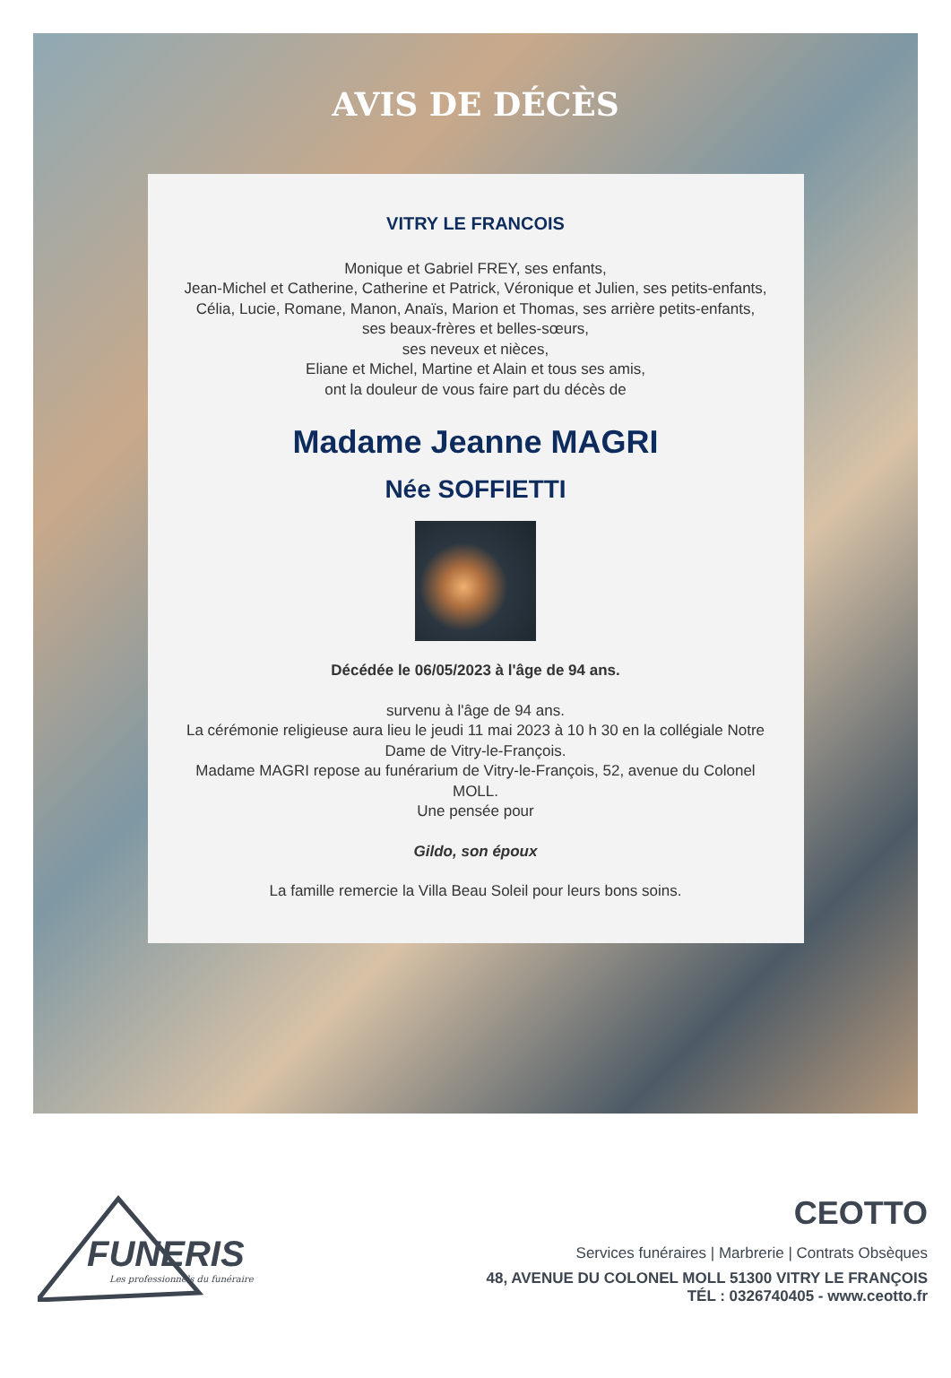AVIS DE DÉCÈS
VITRY LE FRANCOIS
Monique et Gabriel FREY, ses enfants,
Jean-Michel et Catherine, Catherine et Patrick, Véronique et Julien, ses petits-enfants,
Célia, Lucie, Romane, Manon, Anaïs, Marion et Thomas, ses arrière petits-enfants,
ses beaux-frères et belles-sœurs,
ses neveux et nièces,
Eliane et Michel, Martine et Alain et tous ses amis,
ont la douleur de vous faire part du décès de
Madame Jeanne MAGRI
Née SOFFIETTI
Décédée le 06/05/2023 à l'âge de 94 ans.
survenu à l'âge de 94 ans.
La cérémonie religieuse aura lieu le jeudi 11 mai 2023 à 10 h 30 en la collégiale Notre Dame de Vitry-le-François.
Madame MAGRI repose au funérarium de Vitry-le-François, 52, avenue du Colonel MOLL.
Une pensée pour
Gildo, son époux
La famille remercie la Villa Beau Soleil pour leurs bons soins.
FUNERIS
Les professionnels du funéraire
CEOTTO
Services funéraires | Marbrerie | Contrats Obsèques
48, AVENUE DU COLONEL MOLL 51300 VITRY LE FRANÇOIS
TÉL : 0326740405 - www.ceotto.fr